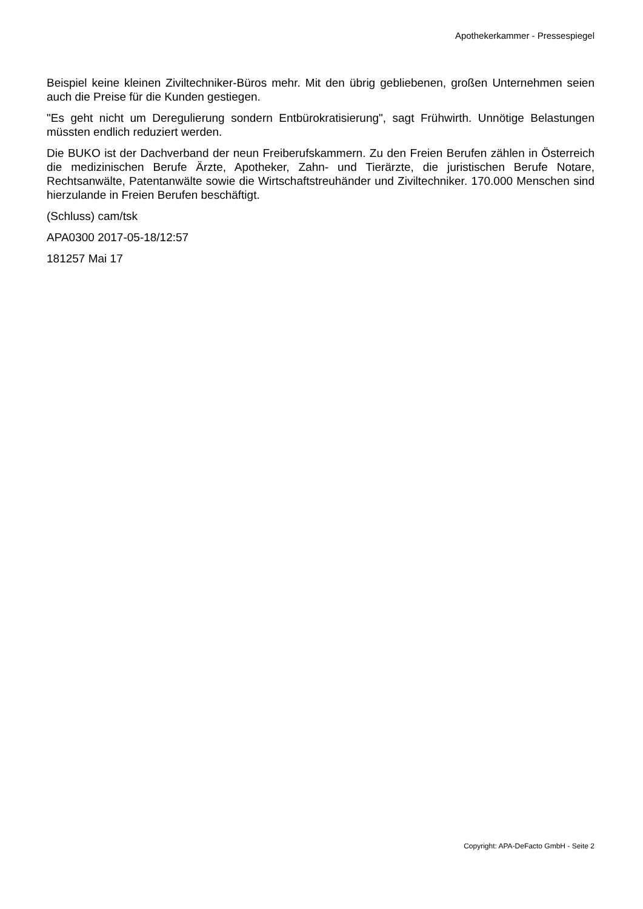Apothekerkammer - Pressespiegel
Beispiel keine kleinen Ziviltechniker-Büros mehr. Mit den übrig gebliebenen, großen Unternehmen seien auch die Preise für die Kunden gestiegen.
"Es geht nicht um Deregulierung sondern Entbürokratisierung", sagt Frühwirth. Unnötige Belastungen müssten endlich reduziert werden.
Die BUKO ist der Dachverband der neun Freiberufskammern. Zu den Freien Berufen zählen in Österreich die medizinischen Berufe Ärzte, Apotheker, Zahn- und Tierärzte, die juristischen Berufe Notare, Rechtsanwälte, Patentanwälte sowie die Wirtschaftstreuhänder und Ziviltechniker. 170.000 Menschen sind hierzulande in Freien Berufen beschäftigt.
(Schluss) cam/tsk
APA0300 2017-05-18/12:57
181257 Mai 17
Copyright: APA-DeFacto GmbH - Seite 2